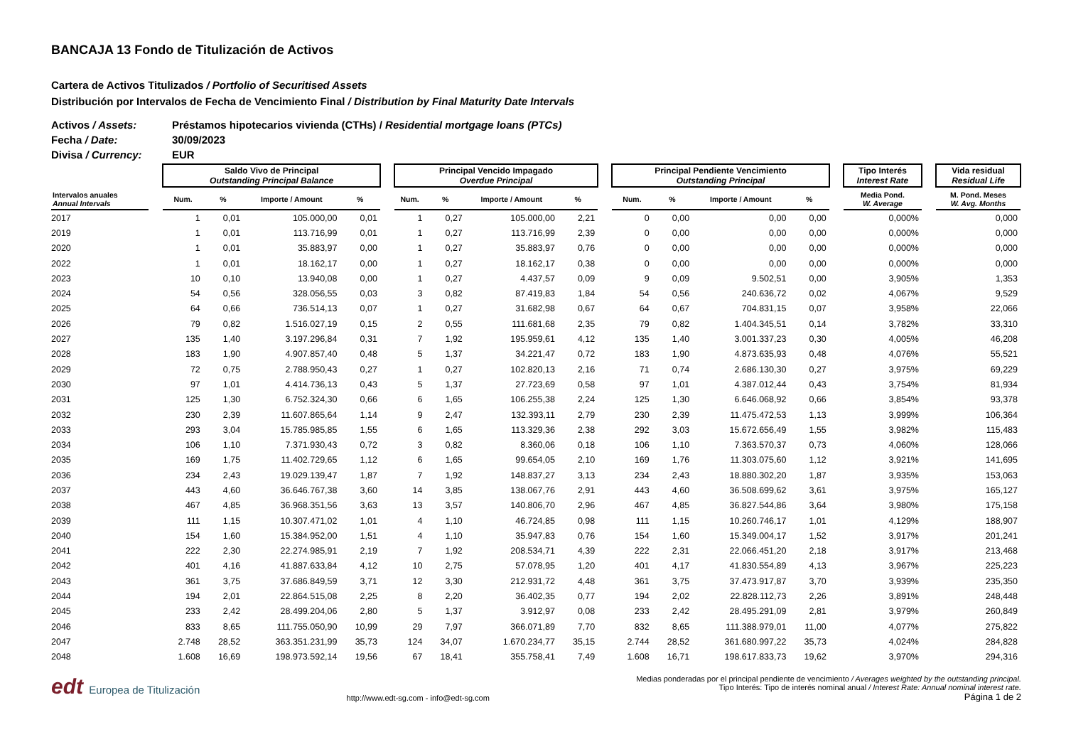BANCAJA 13 Fondo de Titulización de Activos
Cartera de Activos Titulizados / Portfolio of Securitised Assets
Distribución por Intervalos de Fecha de Vencimiento Final / Distribution by Final Maturity Date Intervals
Activos / Assets: Préstamos hipotecarios vivienda (CTHs) / Residential mortgage loans (PTCs)
Fecha / Date: 30/09/2023
Divisa / Currency: EUR
| | | Saldo Vivo de Principal Outstanding Principal Balance | | | | | Principal Vencido Impagado Overdue Principal | | | | | Principal Pendiente Vencimiento Outstanding Principal | | | | | Tipo Interés Interest Rate | | Vida residual Residual Life |
| --- | --- | --- | --- | --- | --- | --- | --- | --- | --- | --- | --- | --- | --- | --- | --- | --- | --- | --- | --- |
| Intervalos anuales Annual Intervals | | Num. | % | Importe / Amount | % | | Num. | % | Importe / Amount | % | | Num. | % | Importe / Amount | % | | Media Pond. W. Average | | M. Pond. Meses W. Avg. Months |
| 2017 | | 1 | 0,01 | 105.000,00 | 0,01 | | 1 | 0,27 | 105.000,00 | 2,21 | | 0 | 0,00 | 0,00 | 0,00 | | 0,000% | | 0,000 |
| 2019 | | 1 | 0,01 | 113.716,99 | 0,01 | | 1 | 0,27 | 113.716,99 | 2,39 | | 0 | 0,00 | 0,00 | 0,00 | | 0,000% | | 0,000 |
| 2020 | | 1 | 0,01 | 35.883,97 | 0,00 | | 1 | 0,27 | 35.883,97 | 0,76 | | 0 | 0,00 | 0,00 | 0,00 | | 0,000% | | 0,000 |
| 2022 | | 1 | 0,01 | 18.162,17 | 0,00 | | 1 | 0,27 | 18.162,17 | 0,38 | | 0 | 0,00 | 0,00 | 0,00 | | 0,000% | | 0,000 |
| 2023 | | 10 | 0,10 | 13.940,08 | 0,00 | | 1 | 0,27 | 4.437,57 | 0,09 | | 9 | 0,09 | 9.502,51 | 0,00 | | 3,905% | | 1,353 |
| 2024 | | 54 | 0,56 | 328.056,55 | 0,03 | | 3 | 0,82 | 87.419,83 | 1,84 | | 54 | 0,56 | 240.636,72 | 0,02 | | 4,067% | | 9,529 |
| 2025 | | 64 | 0,66 | 736.514,13 | 0,07 | | 1 | 0,27 | 31.682,98 | 0,67 | | 64 | 0,67 | 704.831,15 | 0,07 | | 3,958% | | 22,066 |
| 2026 | | 79 | 0,82 | 1.516.027,19 | 0,15 | | 2 | 0,55 | 111.681,68 | 2,35 | | 79 | 0,82 | 1.404.345,51 | 0,14 | | 3,782% | | 33,310 |
| 2027 | | 135 | 1,40 | 3.197.296,84 | 0,31 | | 7 | 1,92 | 195.959,61 | 4,12 | | 135 | 1,40 | 3.001.337,23 | 0,30 | | 4,005% | | 46,208 |
| 2028 | | 183 | 1,90 | 4.907.857,40 | 0,48 | | 5 | 1,37 | 34.221,47 | 0,72 | | 183 | 1,90 | 4.873.635,93 | 0,48 | | 4,076% | | 55,521 |
| 2029 | | 72 | 0,75 | 2.788.950,43 | 0,27 | | 1 | 0,27 | 102.820,13 | 2,16 | | 71 | 0,74 | 2.686.130,30 | 0,27 | | 3,975% | | 69,229 |
| 2030 | | 97 | 1,01 | 4.414.736,13 | 0,43 | | 5 | 1,37 | 27.723,69 | 0,58 | | 97 | 1,01 | 4.387.012,44 | 0,43 | | 3,754% | | 81,934 |
| 2031 | | 125 | 1,30 | 6.752.324,30 | 0,66 | | 6 | 1,65 | 106.255,38 | 2,24 | | 125 | 1,30 | 6.646.068,92 | 0,66 | | 3,854% | | 93,378 |
| 2032 | | 230 | 2,39 | 11.607.865,64 | 1,14 | | 9 | 2,47 | 132.393,11 | 2,79 | | 230 | 2,39 | 11.475.472,53 | 1,13 | | 3,999% | | 106,364 |
| 2033 | | 293 | 3,04 | 15.785.985,85 | 1,55 | | 6 | 1,65 | 113.329,36 | 2,38 | | 292 | 3,03 | 15.672.656,49 | 1,55 | | 3,982% | | 115,483 |
| 2034 | | 106 | 1,10 | 7.371.930,43 | 0,72 | | 3 | 0,82 | 8.360,06 | 0,18 | | 106 | 1,10 | 7.363.570,37 | 0,73 | | 4,060% | | 128,066 |
| 2035 | | 169 | 1,75 | 11.402.729,65 | 1,12 | | 6 | 1,65 | 99.654,05 | 2,10 | | 169 | 1,76 | 11.303.075,60 | 1,12 | | 3,921% | | 141,695 |
| 2036 | | 234 | 2,43 | 19.029.139,47 | 1,87 | | 7 | 1,92 | 148.837,27 | 3,13 | | 234 | 2,43 | 18.880.302,20 | 1,87 | | 3,935% | | 153,063 |
| 2037 | | 443 | 4,60 | 36.646.767,38 | 3,60 | | 14 | 3,85 | 138.067,76 | 2,91 | | 443 | 4,60 | 36.508.699,62 | 3,61 | | 3,975% | | 165,127 |
| 2038 | | 467 | 4,85 | 36.968.351,56 | 3,63 | | 13 | 3,57 | 140.806,70 | 2,96 | | 467 | 4,85 | 36.827.544,86 | 3,64 | | 3,980% | | 175,158 |
| 2039 | | 111 | 1,15 | 10.307.471,02 | 1,01 | | 4 | 1,10 | 46.724,85 | 0,98 | | 111 | 1,15 | 10.260.746,17 | 1,01 | | 4,129% | | 188,907 |
| 2040 | | 154 | 1,60 | 15.384.952,00 | 1,51 | | 4 | 1,10 | 35.947,83 | 0,76 | | 154 | 1,60 | 15.349.004,17 | 1,52 | | 3,917% | | 201,241 |
| 2041 | | 222 | 2,30 | 22.274.985,91 | 2,19 | | 7 | 1,92 | 208.534,71 | 4,39 | | 222 | 2,31 | 22.066.451,20 | 2,18 | | 3,917% | | 213,468 |
| 2042 | | 401 | 4,16 | 41.887.633,84 | 4,12 | | 10 | 2,75 | 57.078,95 | 1,20 | | 401 | 4,17 | 41.830.554,89 | 4,13 | | 3,967% | | 225,223 |
| 2043 | | 361 | 3,75 | 37.686.849,59 | 3,71 | | 12 | 3,30 | 212.931,72 | 4,48 | | 361 | 3,75 | 37.473.917,87 | 3,70 | | 3,939% | | 235,350 |
| 2044 | | 194 | 2,01 | 22.864.515,08 | 2,25 | | 8 | 2,20 | 36.402,35 | 0,77 | | 194 | 2,02 | 22.828.112,73 | 2,26 | | 3,891% | | 248,448 |
| 2045 | | 233 | 2,42 | 28.499.204,06 | 2,80 | | 5 | 1,37 | 3.912,97 | 0,08 | | 233 | 2,42 | 28.495.291,09 | 2,81 | | 3,979% | | 260,849 |
| 2046 | | 833 | 8,65 | 111.755.050,90 | 10,99 | | 29 | 7,97 | 366.071,89 | 7,70 | | 832 | 8,65 | 111.388.979,01 | 11,00 | | 4,077% | | 275,822 |
| 2047 | | 2.748 | 28,52 | 363.351.231,99 | 35,73 | | 124 | 34,07 | 1.670.234,77 | 35,15 | | 2.744 | 28,52 | 361.680.997,22 | 35,73 | | 4,024% | | 284,828 |
| 2048 | | 1.608 | 16,69 | 198.973.592,14 | 19,56 | | 67 | 18,41 | 355.758,41 | 7,49 | | 1.608 | 16,71 | 198.617.833,73 | 19,62 | | 3,970% | | 294,316 |
edt Europea de Titulización
http://www.edt-sg.com - info@edt-sg.com
Medias ponderadas por el principal pendiente de vencimiento / Averages weighted by the outstanding principal.
Tipo Interés: Tipo de interés nominal anual / Interest Rate: Annual nominal interest rate.
Página 1 de 2